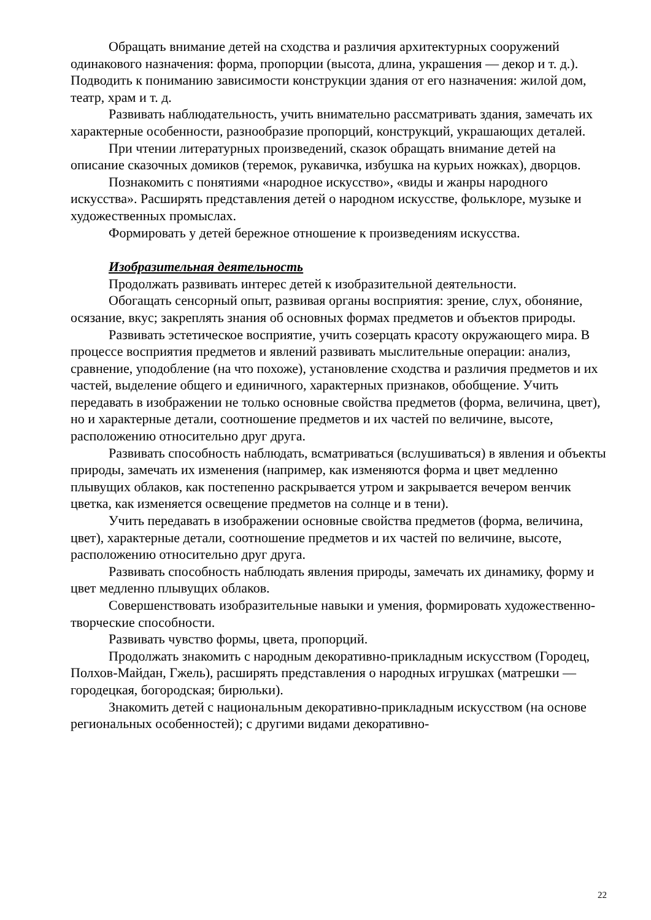Обращать внимание детей на сходства и различия архитектурных сооружений одинакового назначения: форма, пропорции (высота, длина, украшения — декор и т. д.). Подводить к пониманию зависимости конструкции здания от его назначения: жилой дом, театр, храм и т. д.
Развивать наблюдательность, учить внимательно рассматривать здания, замечать их характерные особенности, разнообразие пропорций, конструкций, украшающих деталей.
При чтении литературных произведений, сказок обращать внимание детей на описание сказочных домиков (теремок, рукавичка, избушка на курьих ножках), дворцов.
Познакомить с понятиями «народное искусство», «виды и жанры народного искусства». Расширять представления детей о народном искусстве, фольклоре, музыке и художественных промыслах.
Формировать у детей бережное отношение к произведениям искусства.
Изобразительная деятельность
Продолжать развивать интерес детей к изобразительной деятельности.
Обогащать сенсорный опыт, развивая органы восприятия: зрение, слух, обоняние, осязание, вкус; закреплять знания об основных формах предметов и объектов природы.
Развивать эстетическое восприятие, учить созерцать красоту окружающего мира. В процессе восприятия предметов и явлений развивать мыслительные операции: анализ, сравнение, уподобление (на что похоже), установление сходства и различия предметов и их частей, выделение общего и единичного, характерных признаков, обобщение. Учить передавать в изображении не только основные свойства предметов (форма, величина, цвет), но и характерные детали, соотношение предметов и их частей по величине, высоте, расположению относительно друг друга.
Развивать способность наблюдать, всматриваться (вслушиваться) в явления и объекты природы, замечать их изменения (например, как изменяются форма и цвет медленно плывущих облаков, как постепенно раскрывается утром и закрывается вечером венчик цветка, как изменяется освещение предметов на солнце и в тени).
Учить передавать в изображении основные свойства предметов (форма, величина, цвет), характерные детали, соотношение предметов и их частей по величине, высоте, расположению относительно друг друга.
Развивать способность наблюдать явления природы, замечать их динамику, форму и цвет медленно плывущих облаков.
Совершенствовать изобразительные навыки и умения, формировать художественно-творческие способности.
Развивать чувство формы, цвета, пропорций.
Продолжать знакомить с народным декоративно-прикладным искусством (Городец, Полхов-Майдан, Гжель), расширять представления о народных игрушках (матрешки — городецкая, богородская; бирюльки).
Знакомить детей с национальным декоративно-прикладным искусством (на основе региональных особенностей); с другими видами декоративно-
22